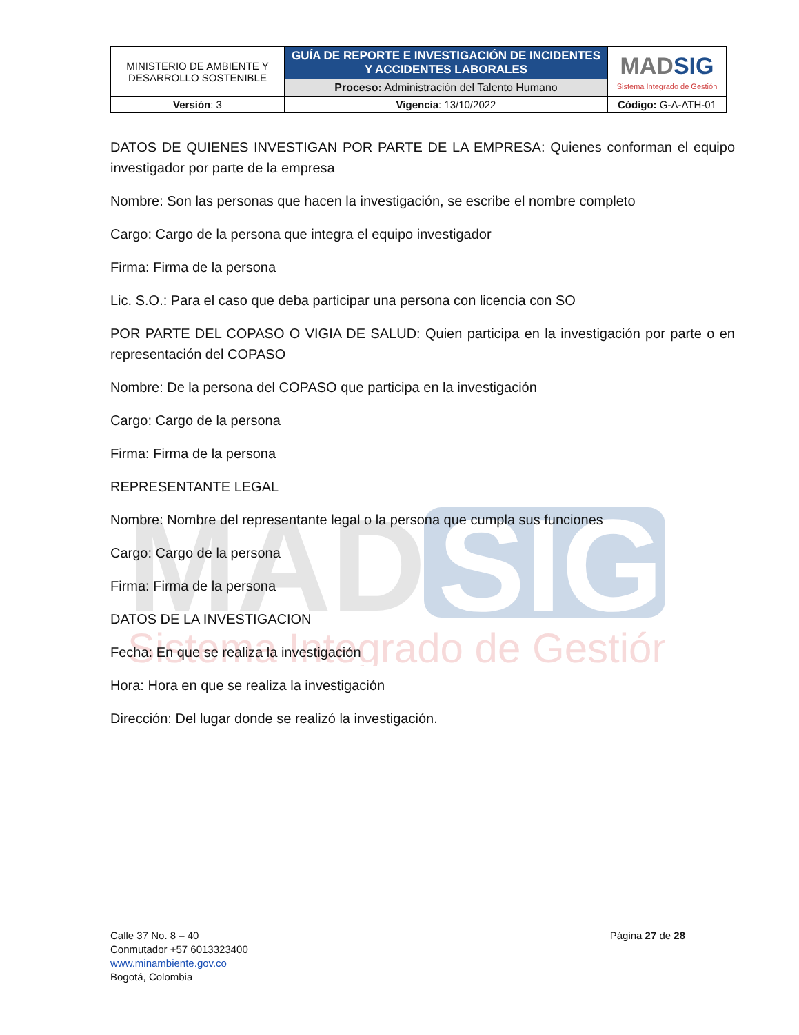MAD
SIG
Sistema Integrado de Gestión
| MINISTERIO DE AMBIENTE Y DESARROLLO SOSTENIBLE | GUÍA DE REPORTE E INVESTIGACIÓN DE INCIDENTES Y ACCIDENTES LABORALES | MAD SIG Sistema Integrado de Gestión |
| | Proceso: Administración del Talento Humano | |
| Versión : 3 | Vigencia : 13/10/2022 | Código: G-A-ATH-01 |
DATOS DE QUIENES INVESTIGAN POR PARTE DE LA EMPRESA: Quienes conforman el equipo investigador por parte de la empresa
Nombre: Son las personas que hacen la investigación, se escribe el nombre completo
Cargo: Cargo de la persona que integra el equipo investigador
Firma: Firma de la persona
Lic. S.O.: Para el caso que deba participar una persona con licencia con SO
POR PARTE DEL COPASO O VIGIA DE SALUD: Quien participa en la investigación por parte o en representación del COPASO
Nombre: De la persona del COPASO que participa en la investigación
Cargo: Cargo de la persona
Firma: Firma de la persona
REPRESENTANTE LEGAL
Nombre: Nombre del representante legal o la persona que cumpla sus funciones
Cargo: Cargo de la persona
Firma: Firma de la persona
DATOS DE LA INVESTIGACION
Fecha: En que se realiza la investigación
Hora: Hora en que se realiza la investigación
Dirección: Del lugar donde se realizó la investigación.
Calle 37 No. 8 – 40
Conmutador +57 6013323400
www.minambiente.gov.co
Bogotá, Colombia
Página 27 de 28